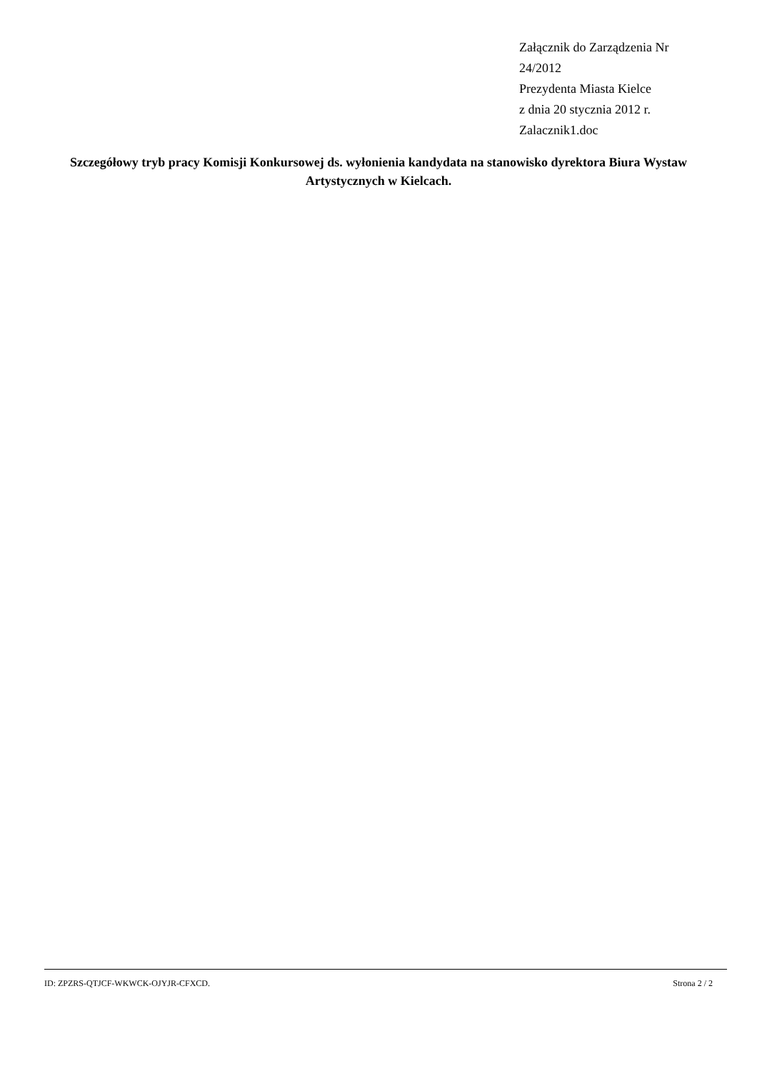Załącznik do Zarządzenia Nr
24/2012
Prezydenta Miasta Kielce
z dnia 20 stycznia 2012 r.
Zalacznik1.doc
Szczegółowy tryb pracy Komisji Konkursowej ds. wyłonienia kandydata na stanowisko dyrektora Biura Wystaw Artystycznych w Kielcach.
ID: ZPZRS-QTJCF-WKWCK-OJYJR-CFXCD. Strona 2 / 2